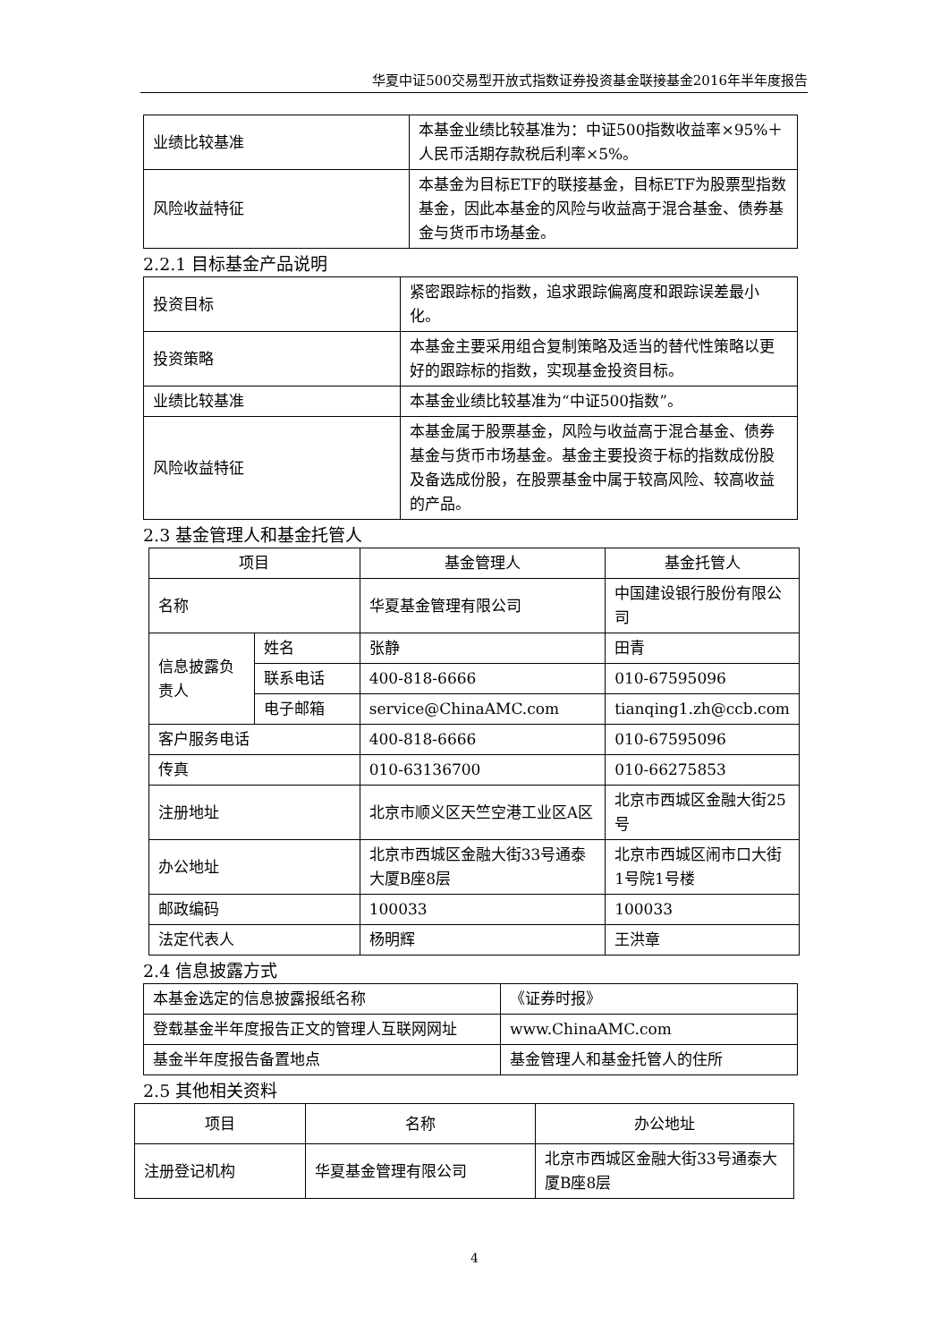华夏中证500交易型开放式指数证券投资基金联接基金2016年半年度报告
| 业绩比较基准 | 本基金业绩比较基准为：中证500指数收益率×95%＋人民币活期存款税后利率×5%。 |
| 风险收益特征 | 本基金为目标ETF的联接基金，目标ETF为股票型指数基金，因此本基金的风险与收益高于混合基金、债券基金与货币市场基金。 |
2.2.1 目标基金产品说明
| 投资目标 | 紧密跟踪标的指数，追求跟踪偏离度和跟踪误差最小化。 |
| 投资策略 | 本基金主要采用组合复制策略及适当的替代性策略以更好的跟踪标的指数，实现基金投资目标。 |
| 业绩比较基准 | 本基金业绩比较基准为“中证500指数”。 |
| 风险收益特征 | 本基金属于股票基金，风险与收益高于混合基金、债券基金与货币市场基金。基金主要投资于标的指数成份股及备选成份股，在股票基金中属于较高风险、较高收益的产品。 |
2.3 基金管理人和基金托管人
| 项目 | | 基金管理人 | 基金托管人 |
| 名称 | | 华夏基金管理有限公司 | 中国建设银行股份有限公司 |
| 信息披露负责人 | 姓名 | 张静 | 田青 |
| | 联系电话 | 400-818-6666 | 010-67595096 |
| | 电子邮箱 | service@ChinaAMC.com | tianqing1.zh@ccb.com |
| 客户服务电话 | | 400-818-6666 | 010-67595096 |
| 传真 | | 010-63136700 | 010-66275853 |
| 注册地址 | | 北京市顺义区天竺空港工业区A区 | 北京市西城区金融大街25号 |
| 办公地址 | | 北京市西城区金融大街33号通泰大厦B座8层 | 北京市西城区闹市口大街1号院1号楼 |
| 邮政编码 | | 100033 | 100033 |
| 法定代表人 | | 杨明辉 | 王洪章 |
2.4 信息披露方式
| 本基金选定的信息披露报纸名称 | 《证券时报》 |
| 登载基金半年度报告正文的管理人互联网网址 | www.ChinaAMC.com |
| 基金半年度报告备置地点 | 基金管理人和基金托管人的住所 |
2.5 其他相关资料
| 项目 | 名称 | 办公地址 |
| 注册登记机构 | 华夏基金管理有限公司 | 北京市西城区金融大街33号通泰大厦B座8层 |
4